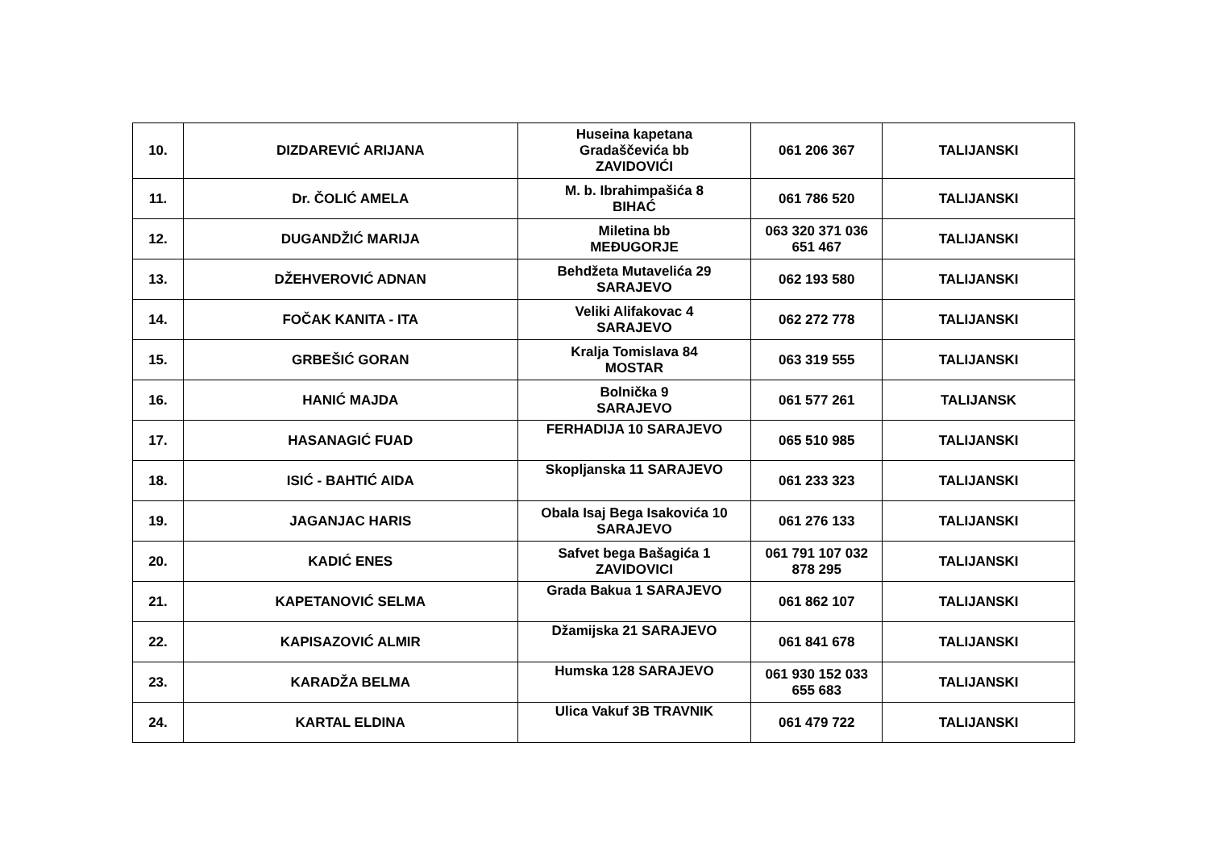| 10. | DIZDAREVIĆ ARIJANA | Huseina kapetana Gradaščevića bb ZAVIDOVIĆI | 061 206 367 | TALIJANSKI |
| 11. | Dr. ČOLIĆ AMELA | M. b. Ibrahimpašića 8 BIHAĆ | 061 786 520 | TALIJANSKI |
| 12. | DUGANDŽIĆ MARIJA | Miletina bb MEĐUGORJE | 063 320 371 036 651 467 | TALIJANSKI |
| 13. | DŽEHVEROVIĆ ADNAN | Behdžeta Mutavelića 29 SARAJEVO | 062 193 580 | TALIJANSKI |
| 14. | FOČAK KANITA - ITA | Veliki Alifakovac 4 SARAJEVO | 062 272 778 | TALIJANSKI |
| 15. | GRBEŠIĆ GORAN | Kralja Tomislava 84 MOSTAR | 063 319 555 | TALIJANSKI |
| 16. | HANIĆ MAJDA | Bolnička 9 SARAJEVO | 061 577 261 | TALIJANSK |
| 17. | HASANAGIĆ FUAD | FERHADIJA 10 SARAJEVO | 065 510 985 | TALIJANSKI |
| 18. | ISIĆ - BAHTIĆ AIDA | Skopljanska 11 SARAJEVO | 061 233 323 | TALIJANSKI |
| 19. | JAGANJAC HARIS | Obala Isaj Bega Isakovića 10 SARAJEVO | 061 276 133 | TALIJANSKI |
| 20. | KADIĆ ENES | Safvet bega Bašagića 1 ZAVIDOVICI | 061 791 107 032 878 295 | TALIJANSKI |
| 21. | KAPETANOVIĆ SELMA | Grada Bakua 1 SARAJEVO | 061 862 107 | TALIJANSKI |
| 22. | KAPISAZOVIĆ ALMIR | Džamijska 21 SARAJEVO | 061 841 678 | TALIJANSKI |
| 23. | KARADŽA BELMA | Humska 128 SARAJEVO | 061 930 152 033 655 683 | TALIJANSKI |
| 24. | KARTAL ELDINA | Ulica Vakuf 3B TRAVNIK | 061 479 722 | TALIJANSKI |